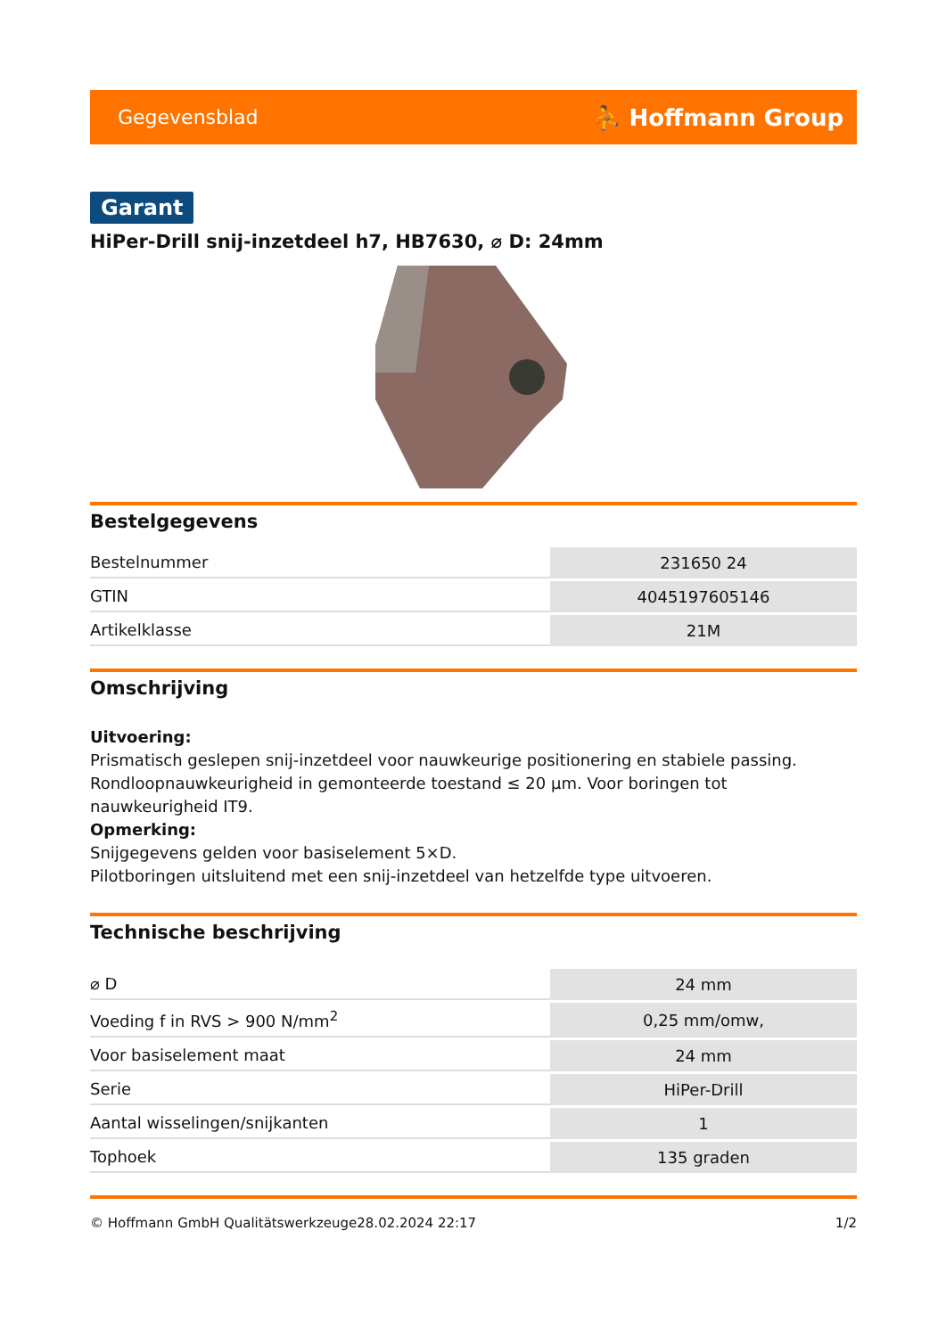Gegevensblad ⛹ Hoffmann Group
Garant
HiPer-Drill snij-inzetdeel h7, HB7630, ⌀ D: 24mm
Bestelgegevens
| Bestelnummer | 231650 24 |
| GTIN | 4045197605146 |
| Artikelklasse | 21M |
Omschrijving
Uitvoering:
Prismatisch geslepen snij-inzetdeel voor nauwkeurige positionering en stabiele passing. Rondloopnauwkeurigheid in gemonteerde toestand ≤ 20 µm. Voor boringen tot nauwkeurigheid IT9.
Opmerking:
Snijgegevens gelden voor basiselement 5×D.
Pilotboringen uitsluitend met een snij-inzetdeel van hetzelfde type uitvoeren.
Technische beschrijving
| ⌀ D | 24 mm |
| Voeding f in RVS > 900 N/mm<sup>2</sup> | 0,25 mm/omw, |
| Voor basiselement maat | 24 mm |
| Serie | HiPer-Drill |
| Aantal wisselingen/snijkanten | 1 |
| Tophoek | 135 graden |
© Hoffmann GmbH Qualitätswerkzeuge 28.02.2024 22:17 1/2